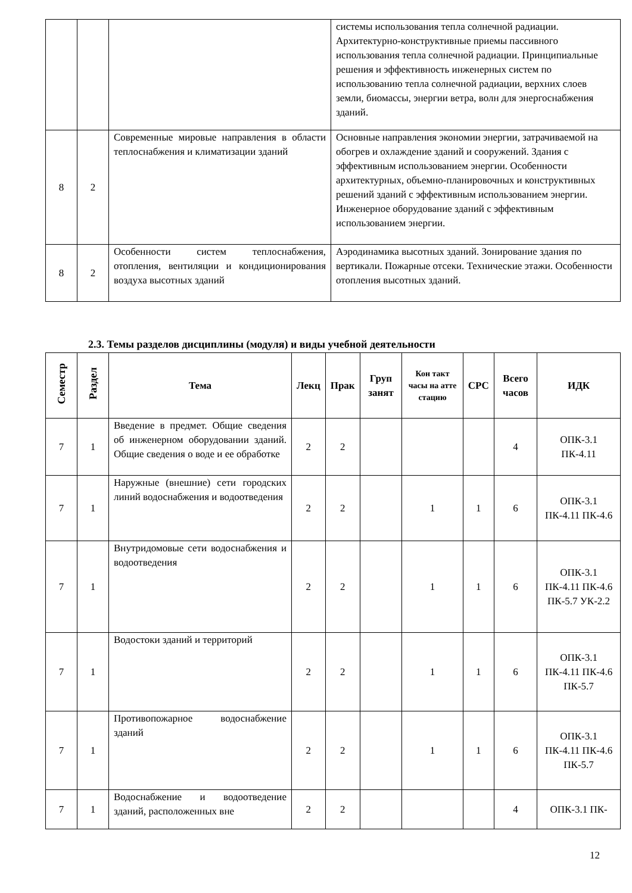| | | | системы использования тепла солнечной радиации. Архитектурно-конструктивные приемы пассивного использования тепла солнечной радиации. Принципиальные решения и эффективность инженерных систем по использованию тепла солнечной радиации, верхних слоев земли, биомассы, энергии ветра, волн для энергоснабжения зданий. |
| 8 | 2 | Современные мировые направления в области теплоснабжения и климатизации зданий | Основные направления экономии энергии, затрачиваемой на обогрев и охлаждение зданий и сооружений. Здания с эффективным использованием энергии. Особенности архитектурных, объемно-планировочных и конструктивных решений зданий с эффективным использованием энергии. Инженерное оборудование зданий с эффективным использованием энергии. |
| 8 | 2 | Особенности систем теплоснабжения, отопления, вентиляции и кондиционирования воздуха высотных зданий | Аэродинамика высотных зданий. Зонирование здания по вертикали. Пожарные отсеки. Технические этажи. Особенности отопления высотных зданий. |
2.3. Темы разделов дисциплины (модуля) и виды учебной деятельности
| Семестр | Раздел | Тема | Лекц | Прак | Груп занят | Кон такт часы на атте стацию | СРС | Всего часов | ИДК |
| --- | --- | --- | --- | --- | --- | --- | --- | --- | --- |
| 7 | 1 | Введение в предмет. Общие сведения об инженерном оборудовании зданий. Общие сведения о воде и ее обработке | 2 | 2 | | | | 4 | ОПК-3.1 ПК-4.11 |
| 7 | 1 | Наружные (внешние) сети городских линий водоснабжения и водоотведения | 2 | 2 | | 1 | 1 | 6 | ОПК-3.1 ПК-4.11 ПК-4.6 |
| 7 | 1 | Внутридомовые сети водоснабжения и водоотведения | 2 | 2 | | 1 | 1 | 6 | ОПК-3.1 ПК-4.11 ПК-4.6 ПК-5.7 УК-2.2 |
| 7 | 1 | Водостоки зданий и территорий | 2 | 2 | | 1 | 1 | 6 | ОПК-3.1 ПК-4.11 ПК-4.6 ПК-5.7 |
| 7 | 1 | Противопожарное водоснабжение зданий | 2 | 2 | | 1 | 1 | 6 | ОПК-3.1 ПК-4.11 ПК-4.6 ПК-5.7 |
| 7 | 1 | Водоснабжение и водоотведение зданий, расположенных вне | 2 | 2 | | | | 4 | ОПК-3.1 ПК- |
12